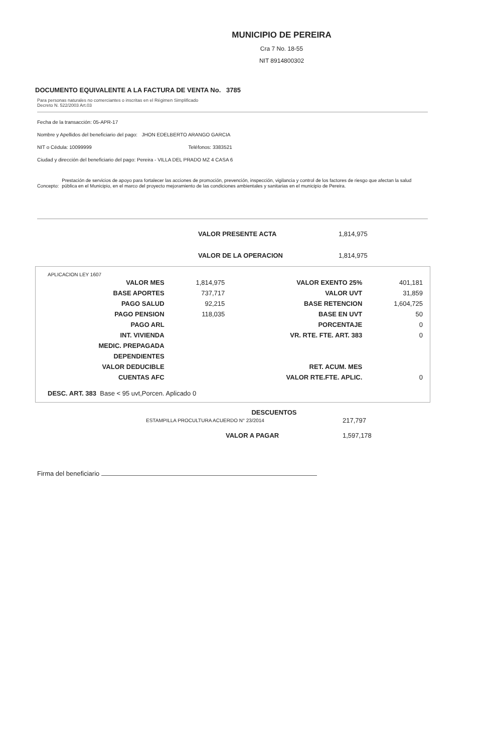MUNICIPIO DE PEREIRA
Cra 7 No. 18-55
NIT 8914800302
DOCUMENTO EQUIVALENTE A LA FACTURA DE VENTA No. 3785
Para personas naturales no comerciantes o inscritas en el Régimen Simplificado
Decreto N. 522/2003 Art.03
Fecha de la transacción: 05-APR-17
Nombre y Apellidos del beneficiario del pago: JHON EDELBERTO ARANGO GARCIA
NIT o Cédula: 10099999 Teléfonos: 3383521
Ciudad y dirección del beneficiario del pago: Pereira - VILLA DEL PRADO MZ 4 CASA 6
Concepto: Prestación de servicios de apoyo para fortalecer las acciones de promoción, prevención, inspección, vigilancia y control de los factores de riesgo que afectan la salud pública en el Municipio, en el marco del proyecto mejoramiento de las condiciones ambientales y sanitarias en el municipio de Pereira.
| VALOR PRESENTE ACTA | 1,814,975 |
| VALOR DE LA OPERACION | 1,814,975 |
APLICACION LEY 1607
| VALOR MES | 1,814,975 | VALOR EXENTO 25% | 401,181 |
| BASE APORTES | 737,717 | VALOR UVT | 31,859 |
| PAGO SALUD | 92,215 | BASE RETENCION | 1,604,725 |
| PAGO PENSION | 118,035 | BASE EN UVT | 50 |
| PAGO ARL | | PORCENTAJE | 0 |
| INT. VIVIENDA | | VR. RTE. FTE. ART. 383 | 0 |
| MEDIC. PREPAGADA | | | |
| DEPENDIENTES | | | |
| VALOR DEDUCIBLE | | RET. ACUM. MES | |
| CUENTAS AFC | | VALOR RTE.FTE. APLIC. | 0 |
DESC. ART. 383 Base < 95 uvt,Porcen. Aplicado 0
DESCUENTOS
| ESTAMPILLA PROCULTURA ACUERDO N° 23/2014 | 217,797 |
| VALOR A PAGAR | 1,597,178 |
Firma del beneficiario